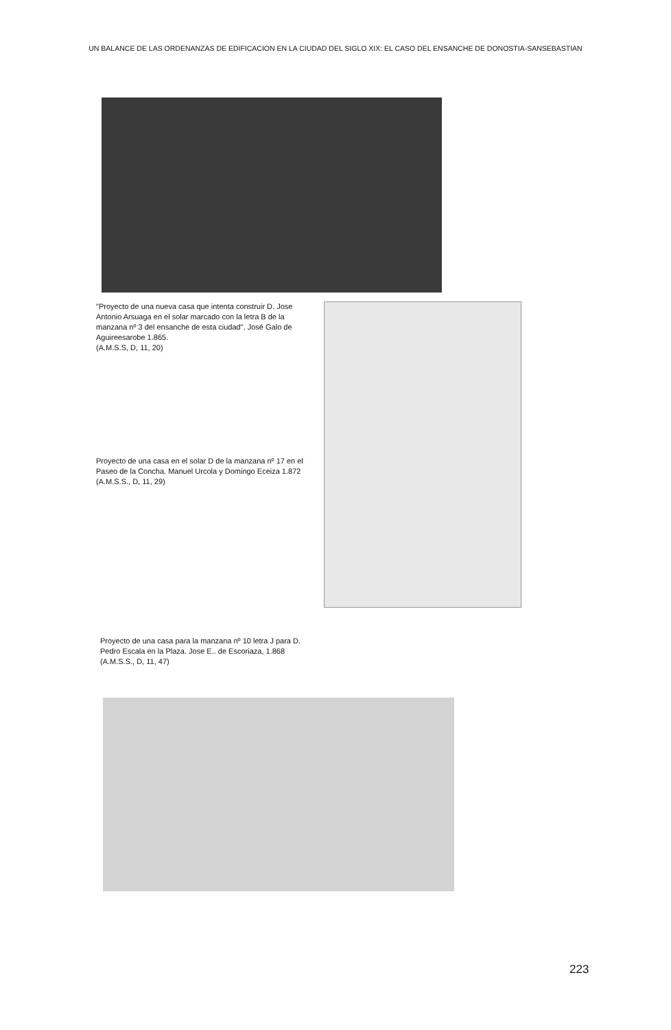UN BALANCE DE LAS ORDENANZAS DE EDIFICACION EN LA CIUDAD DEL SIGLO XIX: EL CASO DEL ENSANCHE DE DONOSTIA-SANSEBASTIAN
"Proyecto de una nueva casa que intenta construir D. Jose Antonio Arsuaga en el solar marcado con la letra B de la manzana nº 3 del ensanche de esta ciudad". José Galo de Aguireesarobe 1.865.
(A.M.S.S, D, 11, 20)
Proyecto de una casa en el solar D de la manzana nº 17 en el Paseo de la Concha. Manuel Urcola y Domingo Eceiza 1.872
(A.M.S.S., D, 11, 29)
Proyecto de una casa para la manzana nº 10 letra J para D. Pedro Escala en la Plaza. Jose E.. de Escoriaza, 1.868
(A.M.S.S., D, 11, 47)
223